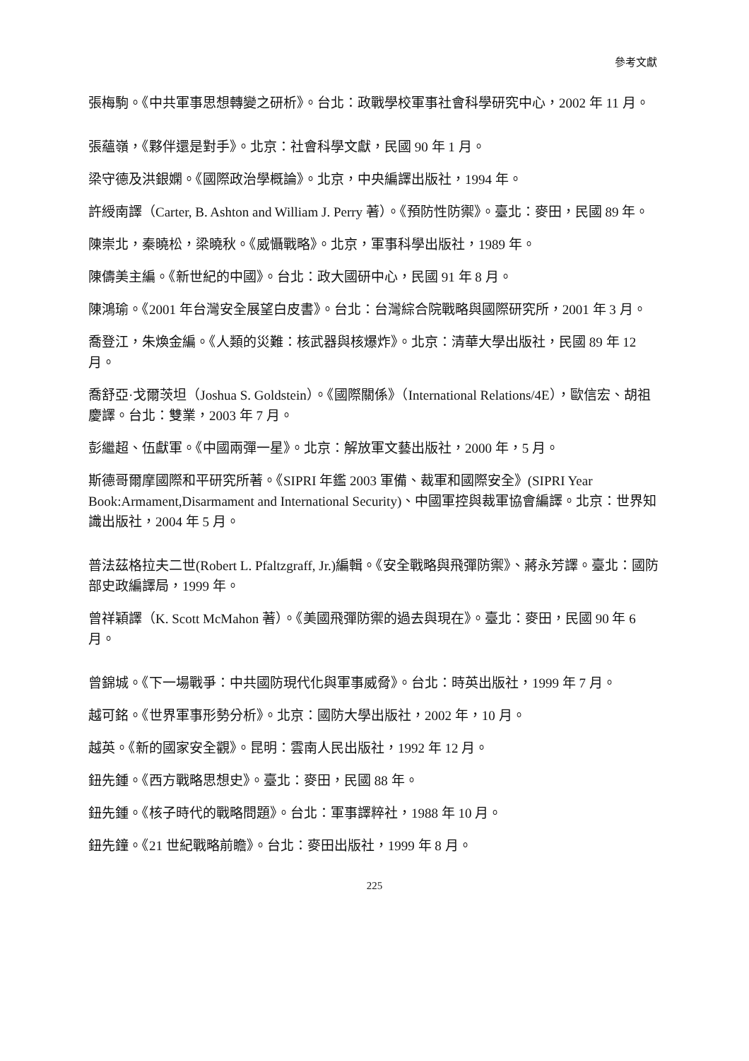參考文獻
張梅駒。《中共軍事思想轉變之研析》。台北：政戰學校軍事社會科學研究中心，2002 年 11 月。
張蘊嶺，《夥伴還是對手》。北京：社會科學文獻，民國 90 年 1 月。
梁守德及洪銀嫻。《國際政治學概論》。北京，中央編譯出版社，1994 年。
許綬南譯（Carter, B. Ashton and William J. Perry 著）。《預防性防禦》。臺北：麥田，民國 89 年。
陳崇北，秦曉松，梁曉秋。《威懾戰略》。北京，軍事科學出版社，1989 年。
陳儔美主編。《新世紀的中國》。台北：政大國研中心，民國 91 年 8 月。
陳鴻瑜。《2001 年台灣安全展望白皮書》。台北：台灣綜合院戰略與國際研究所，2001 年 3 月。
喬登江，朱煥金編。《人類的災難：核武器與核爆炸》。北京：清華大學出版社，民國 89 年 12 月。
喬舒亞·戈爾茨坦（Joshua S. Goldstein）。《國際關係》（International Relations/4E），歐信宏、胡祖慶譯。台北：雙業，2003 年 7 月。
彭繼超、伍獻軍。《中國兩彈一星》。北京：解放軍文藝出版社，2000 年，5 月。
斯德哥爾摩國際和平研究所著。《SIPRI 年鑑 2003 軍備、裁軍和國際安全》(SIPRI Year Book:Armament,Disarmament and International Security)、中國軍控與裁軍協會編譯。北京：世界知識出版社，2004 年 5 月。
普法茲格拉夫二世(Robert L. Pfaltzgraff, Jr.)編輯。《安全戰略與飛彈防禦》、蔣永芳譯。臺北：國防部史政編譯局，1999 年。
曾祥穎譯（K. Scott McMahon 著）。《美國飛彈防禦的過去與現在》。臺北：麥田，民國 90 年 6 月。
曾錦城。《下一場戰爭：中共國防現代化與軍事威脅》。台北：時英出版社，1999 年 7 月。
越可銘。《世界軍事形勢分析》。北京：國防大學出版社，2002 年，10 月。
越英。《新的國家安全觀》。昆明：雲南人民出版社，1992 年 12 月。
鈕先鍾。《西方戰略思想史》。臺北：麥田，民國 88 年。
鈕先鍾。《核子時代的戰略問題》。台北：軍事譯粹社，1988 年 10 月。
鈕先鐘。《21 世紀戰略前瞻》。台北：麥田出版社，1999 年 8 月。
225